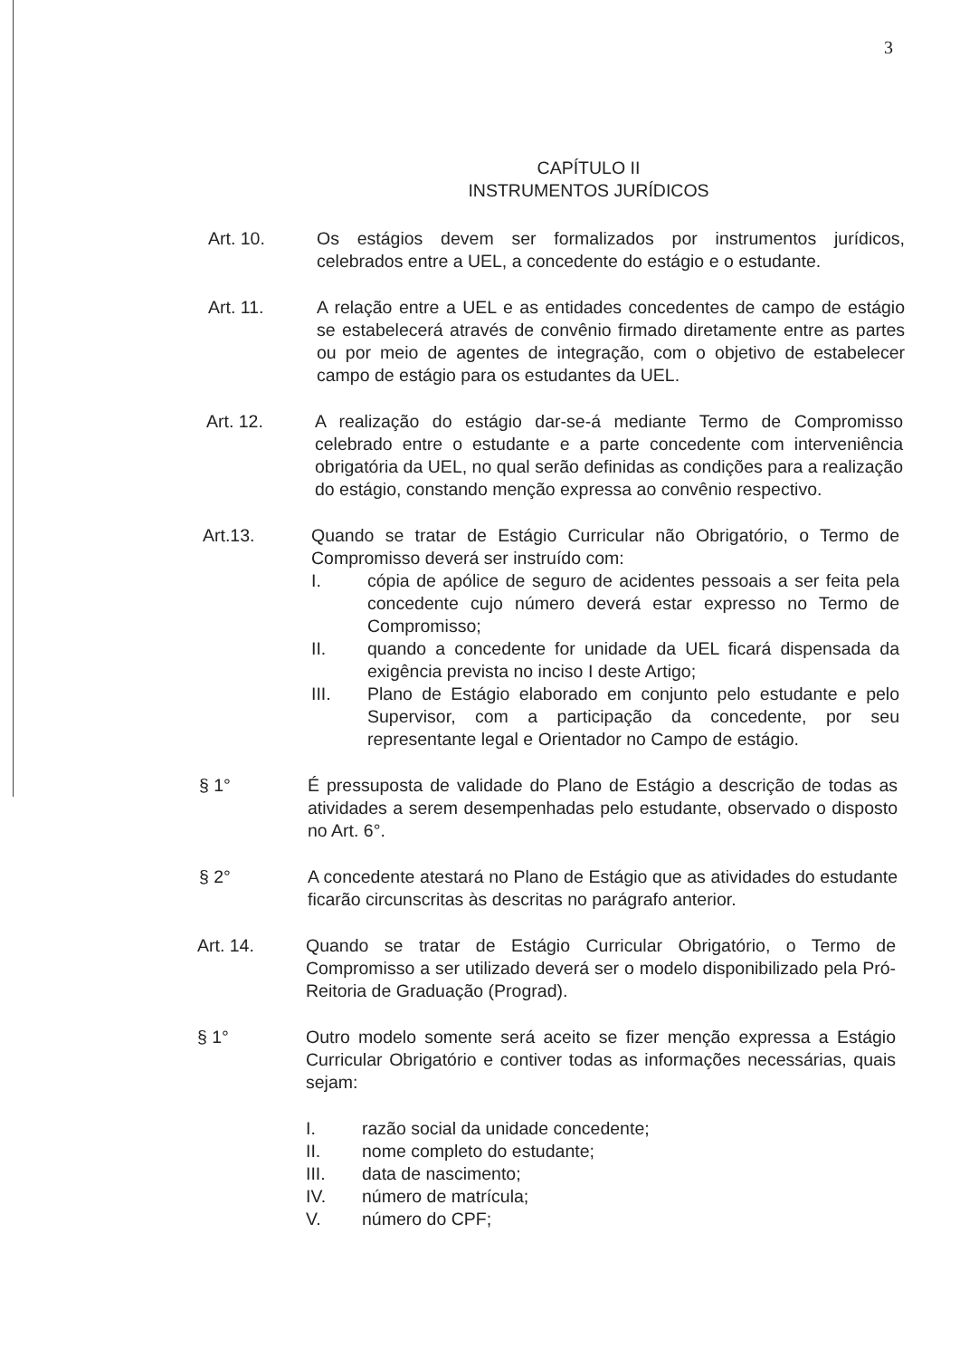3
CAPÍTULO II
INSTRUMENTOS JURÍDICOS
Art. 10. Os estágios devem ser formalizados por instrumentos jurídicos, celebrados entre a UEL, a concedente do estágio e o estudante.
Art. 11. A relação entre a UEL e as entidades concedentes de campo de estágio se estabelecerá através de convênio firmado diretamente entre as partes ou por meio de agentes de integração, com o objetivo de estabelecer campo de estágio para os estudantes da UEL.
Art. 12. A realização do estágio dar-se-á mediante Termo de Compromisso celebrado entre o estudante e a parte concedente com interveniência obrigatória da UEL, no qual serão definidas as condições para a realização do estágio, constando menção expressa ao convênio respectivo.
Art.13. Quando se tratar de Estágio Curricular não Obrigatório, o Termo de Compromisso deverá ser instruído com:
I. cópia de apólice de seguro de acidentes pessoais a ser feita pela concedente cujo número deverá estar expresso no Termo de Compromisso;
II. quando a concedente for unidade da UEL ficará dispensada da exigência prevista no inciso I deste Artigo;
III. Plano de Estágio elaborado em conjunto pelo estudante e pelo Supervisor, com a participação da concedente, por seu representante legal e Orientador no Campo de estágio.
§ 1° É pressuposta de validade do Plano de Estágio a descrição de todas as atividades a serem desempenhadas pelo estudante, observado o disposto no Art. 6°.
§ 2° A concedente atestará no Plano de Estágio que as atividades do estudante ficarão circunscritas às descritas no parágrafo anterior.
Art. 14. Quando se tratar de Estágio Curricular Obrigatório, o Termo de Compromisso a ser utilizado deverá ser o modelo disponibilizado pela Pró-Reitoria de Graduação (Prograd).
§ 1° Outro modelo somente será aceito se fizer menção expressa a Estágio Curricular Obrigatório e contiver todas as informações necessárias, quais sejam:
I. razão social da unidade concedente;
II. nome completo do estudante;
III. data de nascimento;
IV. número de matrícula;
V. número do CPF;